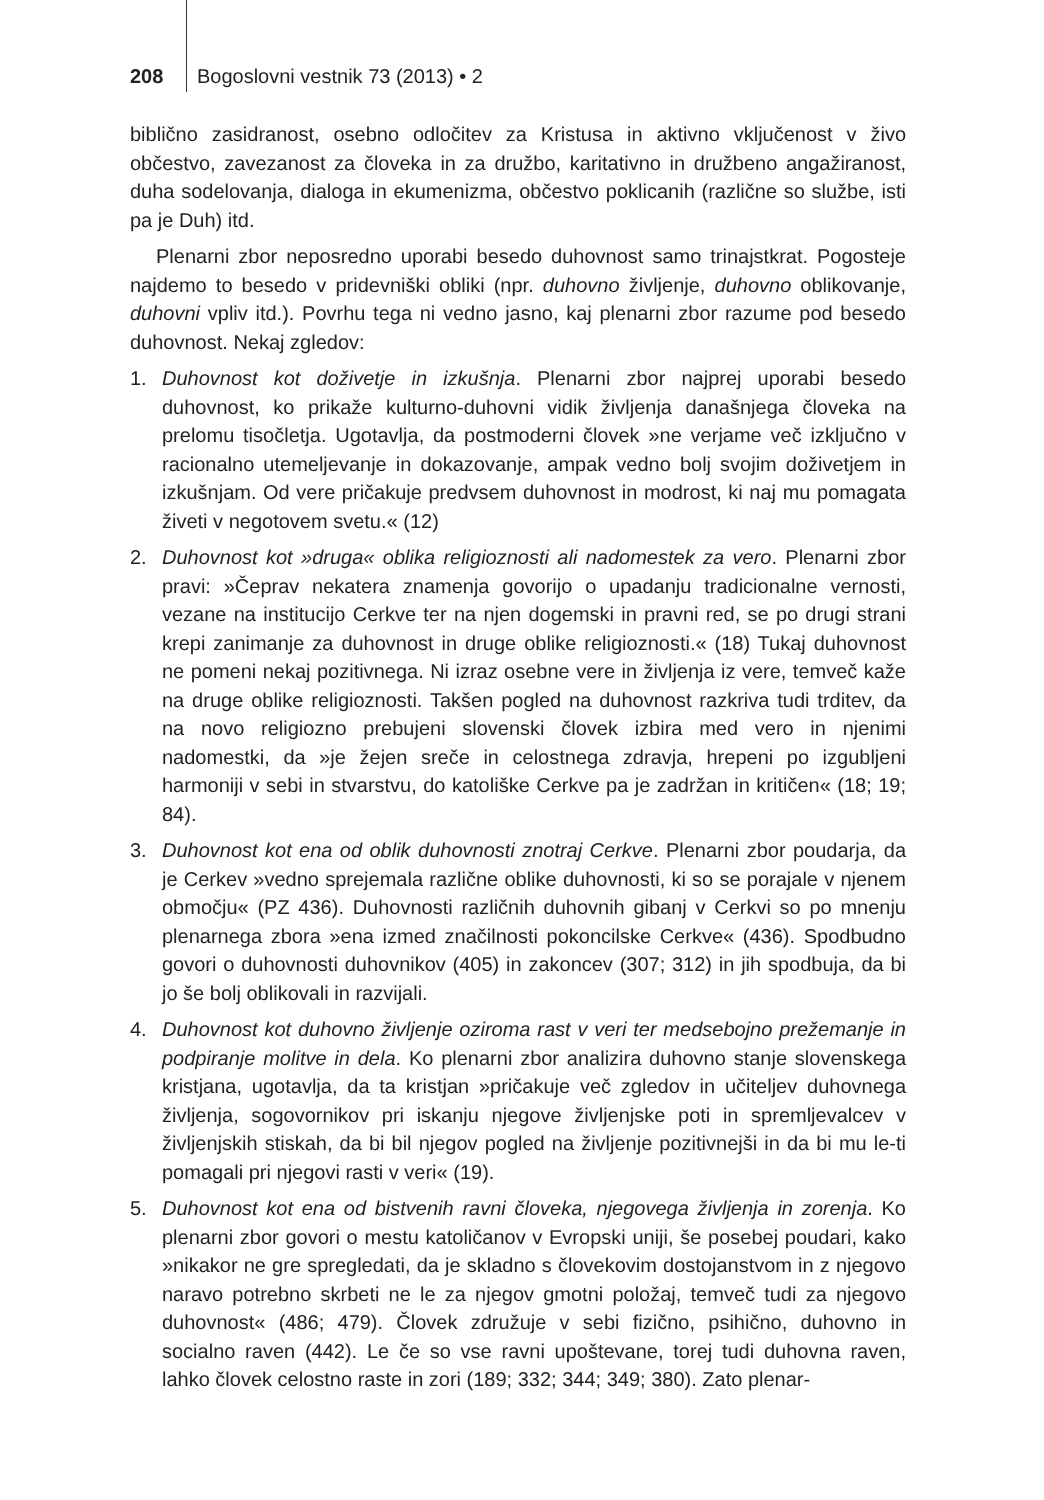208 Bogoslovni vestnik 73 (2013) • 2
biblično zasidranost, osebno odločitev za Kristusa in aktivno vključenost v živo občestvo, zavezanost za človeka in za družbo, karitativno in družbeno angažiranost, duha sodelovanja, dialoga in ekumenizma, občestvo poklicanih (različne so službe, isti pa je Duh) itd.
Plenarni zbor neposredno uporabi besedo duhovnost samo trinajstkrat. Pogosteje najdemo to besedo v pridevniški obliki (npr. duhovno življenje, duhovno oblikovanje, duhovni vpliv itd.). Povrhu tega ni vedno jasno, kaj plenarni zbor razume pod besedo duhovnost. Nekaj zgledov:
1. Duhovnost kot doživetje in izkušnja. Plenarni zbor najprej uporabi besedo duhovnost, ko prikaže kulturno-duhovni vidik življenja današnjega človeka na prelomu tisočletja. Ugotavlja, da postmoderni človek »ne verjame več izključno v racionalno utemeljevanje in dokazovanje, ampak vedno bolj svojim doživetjem in izkušnjam. Od vere pričakuje predvsem duhovnost in modrost, ki naj mu pomagata živeti v negotovem svetu.« (12)
2. Duhovnost kot »druga« oblika religioznosti ali nadomestek za vero. Plenarni zbor pravi: »Čeprav nekatera znamenja govorijo o upadanju tradicionalne vernosti, vezane na institucijo Cerkve ter na njen dogemski in pravni red, se po drugi strani krepi zanimanje za duhovnost in druge oblike religioznosti.« (18) Tukaj duhovnost ne pomeni nekaj pozitivnega. Ni izraz osebne vere in življenja iz vere, temveč kaže na druge oblike religioznosti. Takšen pogled na duhovnost razkriva tudi trditev, da na novo religiozno prebujeni slovenski človek izbira med vero in njenimi nadomestki, da »je žejen sreče in celostnega zdravja, hrepeni po izgubljeni harmoniji v sebi in stvarstvu, do katoliške Cerkve pa je zadržan in kritičen« (18; 19; 84).
3. Duhovnost kot ena od oblik duhovnosti znotraj Cerkve. Plenarni zbor poudarja, da je Cerkev »vedno sprejemala različne oblike duhovnosti, ki so se porajale v njenem območju« (PZ 436). Duhovnosti različnih duhovnih gibanj v Cerkvi so po mnenju plenarnega zbora »ena izmed značilnosti pokoncilske Cerkve« (436). Spodbudno govori o duhovnosti duhovnikov (405) in zakoncev (307; 312) in jih spodbuja, da bi jo še bolj oblikovali in razvijali.
4. Duhovnost kot duhovno življenje oziroma rast v veri ter medsebojno prežemanje in podpiranje molitve in dela. Ko plenarni zbor analizira duhovno stanje slovenskega kristjana, ugotavlja, da ta kristjan »pričakuje več zgledov in učiteljev duhovnega življenja, sogovornikov pri iskanju njegove življenjske poti in spremljevalcev v življenjskih stiskah, da bi bil njegov pogled na življenje pozitivnejši in da bi mu le-ti pomagali pri njegovi rasti v veri« (19).
5. Duhovnost kot ena od bistvenih ravni človeka, njegovega življenja in zorenja. Ko plenarni zbor govori o mestu katoličanov v Evropski uniji, še posebej poudari, kako »nikakor ne gre spregledati, da je skladno s človekovim dostojanstvom in z njegovo naravo potrebno skrbeti ne le za njegov gmotni položaj, temveč tudi za njegovo duhovnost« (486; 479). Človek združuje v sebi fizično, psihično, duhovno in socialno raven (442). Le če so vse ravni upoštevane, torej tudi duhovna raven, lahko človek celostno raste in zori (189; 332; 344; 349; 380). Zato plenar-